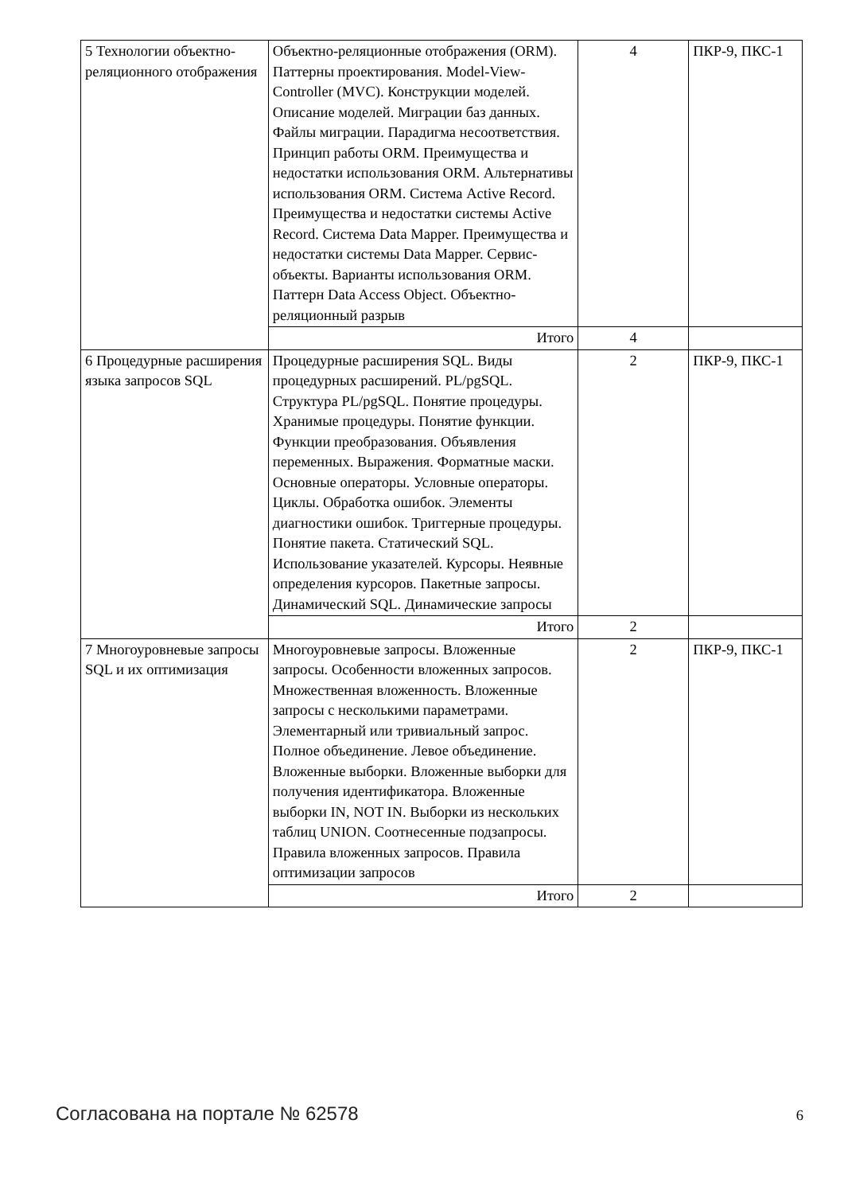| 5 Технологии объектно-реляционного отображения | Объектно-реляционные отображения (ORM). Паттерны проектирования. Model-View-Controller (MVC). Конструкции моделей. Описание моделей. Миграции баз данных. Файлы миграции. Парадигма несоответствия. Принцип работы ORM. Преимущества и недостатки использования ORM. Альтернативы использования ORM. Система Active Record. Преимущества и недостатки системы Active Record. Система Data Mapper. Преимущества и недостатки системы Data Mapper. Сервис-объекты. Варианты использования ORM. Паттерн Data Access Object. Объектно-реляционный разрыв | 4 | ПКР-9, ПКС-1 |
| | Итого | 4 | |
| 6 Процедурные расширения языка запросов SQL | Процедурные расширения SQL. Виды процедурных расширений. PL/pgSQL. Структура PL/pgSQL. Понятие процедуры. Хранимые процедуры. Понятие функции. Функции преобразования. Объявления переменных. Выражения. Форматные маски. Основные операторы. Условные операторы. Циклы. Обработка ошибок. Элементы диагностики ошибок. Триггерные процедуры. Понятие пакета. Статический SQL. Использование указателей. Курсоры. Неявные определения курсоров. Пакетные запросы. Динамический SQL. Динамические запросы | 2 | ПКР-9, ПКС-1 |
| | Итого | 2 | |
| 7 Многоуровневые запросы SQL и их оптимизация | Многоуровневые запросы. Вложенные запросы. Особенности вложенных запросов. Множественная вложенность. Вложенные запросы с несколькими параметрами. Элементарный или тривиальный запрос. Полное объединение. Левое объединение. Вложенные выборки. Вложенные выборки для получения идентификатора. Вложенные выборки IN, NOT IN. Выборки из нескольких таблиц UNION. Соотнесенные подзапросы. Правила вложенных запросов. Правила оптимизации запросов | 2 | ПКР-9, ПКС-1 |
| | Итого | 2 | |
Согласована на портале № 62578 6